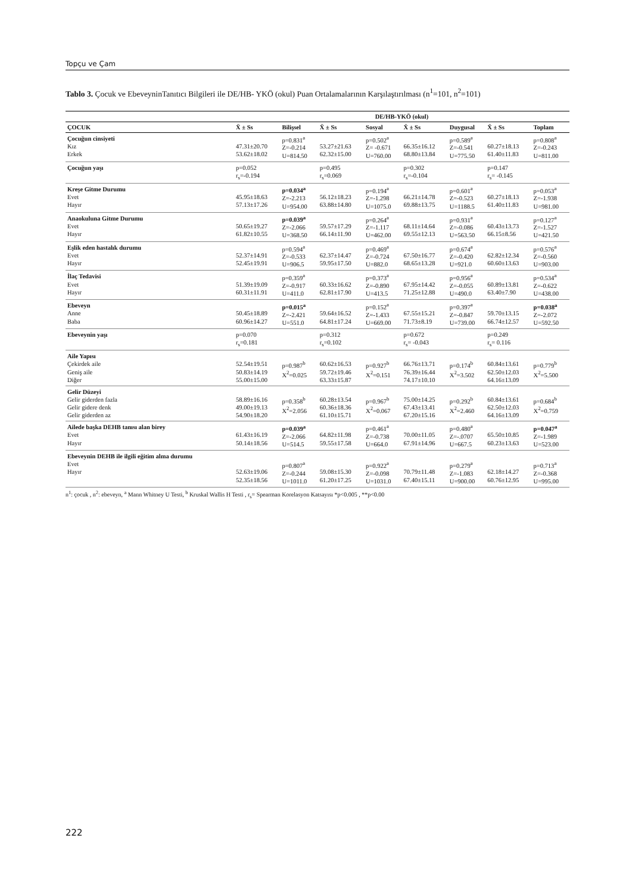Topçu ve Çam
Tablo 3. Çocuk ve EbeveyninTanıtıcı Bilgileri ile DE/HB- YKÖ (okul) Puan Ortalamalarının Karşılaştırılması (n<sup>1</sup>=101, n<sup>2</sup>=101)
| | DE/HB-YKÖ (okul) | | | | | | | |
| --- | --- | --- | --- | --- | --- | --- | --- | --- |
| ÇOCUK | X̄ ± Ss | Bilişsel | X̄ ± Ss | Sosyal | X̄ ± Ss | Duygusal | X̄ ± Ss | Toplam |
| Çocuğun cinsiyeti Kız Erkek | 47.31±20.70 53.62±18.02 | p=0.831<sup>a</sup> Z=-0.214 U=814.50 | 53.27±21.63 62.32±15.00 | p=0.502<sup>a</sup> Z= -0.671 U=760.00 | 66.35±16.12 68.80±13.84 | p=0.589<sup>a</sup> Z=-0.541 U=775.50 | 60.27±18.13 61.40±11.83 | p=0.808<sup>a</sup> Z=-0.243 U=811.00 |
| Çocuğun yaşı | p=0.052 r<sub>s</sub>=-0.194 | | p=0.495 r<sub>s</sub>=0.069 | | p=0.302 r<sub>s</sub>=-0.104 | | p=0.147 r<sub>s</sub>= -0.145 | |
| Kreşe Gitme Durumu Evet Hayır | 45.95±18.63 57.13±17.26 | p=0.034<sup>a</sup> Z=-2.213 U=954.00 | 56.12±18.23 63.88±14.80 | p=0.194<sup>a</sup> Z=-1.298 U=1075.0 | 66.21±14.78 69.88±13.75 | p=0.601<sup>a</sup> Z=-0.523 U=1188.5 | 60.27±18.13 61.40±11.83 | p=0.053<sup>a</sup> Z=-1.938 U=981.00 |
| Anaokuluna Gitme Durumu Evet Hayır | 50.65±19.27 61.82±10.55 | p=0.039<sup>a</sup> Z=-2.066 U=368.50 | 59.57±17.29 66.14±11.90 | p=0.264<sup>a</sup> Z=-1.117 U=462.00 | 68.11±14.64 69.55±12.13 | p=0.931<sup>a</sup> Z=-0.086 U=563.50 | 60.43±13.73 66.15±8.56 | p=0.127<sup>a</sup> Z=-1.527 U=421.50 |
| Eşlik eden hastalık durumu Evet Hayır | 52.37±14.91 52.45±19.91 | p=0.594<sup>a</sup> Z=-0.533 U=906.5 | 62.37±14.47 59.95±17.50 | p=0.469<sup>a</sup> Z=-0.724 U=882.0 | 67.50±16.77 68.65±13.28 | p=0.674<sup>a</sup> Z=-0.420 U=921.0 | 62.82±12.34 60.60±13.63 | p=0.576<sup>a</sup> Z=-0.560 U=903.00 |
| İlaç Tedavisi Evet Hayır | 51.39±19.09 60.31±11.91 | p=0.359<sup>a</sup> Z=-0.917 U=411.0 | 60.33±16.62 62.81±17.90 | p=0.373<sup>a</sup> Z=-0.890 U=413.5 | 67.95±14.42 71.25±12.88 | p=0.956<sup>a</sup> Z=-0.055 U=490.0 | 60.89±13.81 63.40±7.90 | p=0.534<sup>a</sup> Z=-0.622 U=438.00 |
| Ebeveyn Anne Baba | 50.45±18.89 60.96±14.27 | p=0.015<sup>a</sup> Z=-2.421 U=551.0 | 59.64±16.52 64.81±17.24 | p=0.152<sup>a</sup> Z=-1.433 U=669.00 | 67.55±15.21 71.73±8.19 | p=0.397<sup>a</sup> Z=-0.847 U=739.00 | 59.70±13.15 66.74±12.57 | p=0.038<sup>a</sup> Z=-2.072 U=592.50 |
| Ebeveynin yaşı | p=0.070 r<sub>s</sub>=0.181 | | p=0.312 r<sub>s</sub>=0.102 | | p=0.672 r<sub>s</sub>= -0.043 | | p=0.249 r<sub>s</sub>= 0.116 | |
| Aile Yapısı Çekirdek aile Geniş aile Diğer | 52.54±19.51 50.83±14.19 55.00±15.00 | p=0.987<sup>b</sup> X<sup>2</sup>=0.025 | 60.62±16.53 59.72±19.46 63.33±15.87 | p=0.927<sup>b</sup> X<sup>2</sup>=0.151 | 66.76±13.71 76.39±16.44 74.17±10.10 | p=0.174<sup>b</sup> X<sup>2</sup>=3.502 | 60.84±13.61 62.50±12.03 64.16±13.09 | p=0.779<sup>b</sup> X<sup>2</sup>=5.500 |
| Gelir Düzeyi Gelir giderden fazla Gelir gidere denk Gelir giderden az | 58.89±16.16 49.00±19.13 54.90±18.20 | p=0.358<sup>b</sup> X<sup>2</sup>=2.056 | 60.28±13.54 60.36±18.36 61.10±15.71 | p=0.967<sup>b</sup> X<sup>2</sup>=0.067 | 75.00±14.25 67.43±13.41 67.20±15.16 | p=0.292<sup>b</sup> X<sup>2</sup>=2.460 | 60.84±13.61 62.50±12.03 64.16±13.09 | p=0.684<sup>b</sup> X<sup>2</sup>=0.759 |
| Ailede başka DEHB tanısı alan birey Evet Hayır | 61.43±16.19 50.14±18.56 | p=0.039<sup>a</sup> Z=-2.066 U=514.5 | 64.82±11.98 59.55±17.58 | p=0.461<sup>a</sup> Z=-0.738 U=664.0 | 70.00±11.05 67.91±14.96 | p=0.480<sup>a</sup> Z=-.0707 U=667.5 | 65.50±10.85 60.23±13.63 | p=0.047<sup>a</sup> Z=-1.989 U=523.00 |
| Ebeveynin DEHB ile ilgili eğitim alma durumu Evet Hayır | 52.63±19.06 52.35±18.56 | p=0.807<sup>a</sup> Z=-0.244 U=1011.0 | 59.08±15.30 61.20±17.25 | p=0.922<sup>a</sup> Z=-0.098 U=1031.0 | 70.79±11.48 67.40±15.11 | p=0.279<sup>a</sup> Z=-1.083 U=900.00 | 62.18±14.27 60.76±12.95 | p=0.713<sup>a</sup> Z=-0.368 U=995.00 |
n<sup>1</sup>: çocuk , n<sup>2</sup>: ebeveyn, <sup>a</sup> Mann Whitney U Testi, <sup>b</sup> Kruskal Wallis H Testi , r<sub>s</sub>= Spearman Korelasyon Katsayısı *p<0.005 , **p<0.00
222